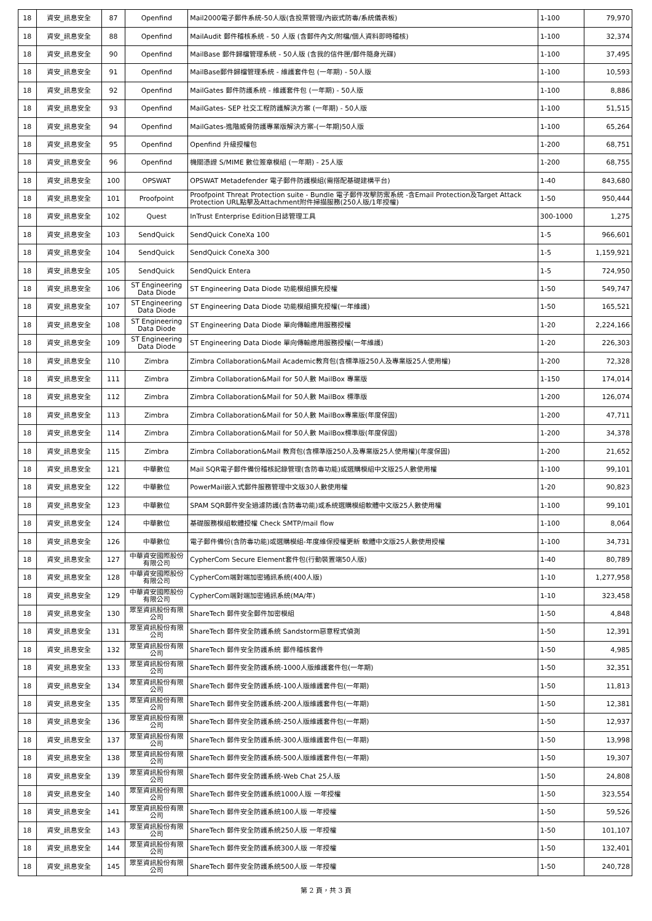| 18 | 資安_訊息安全 | 87 | Openfind | Mail2000電子郵件系統-50人版(含投票管理/內嵌式防毒/系統儀表板) | 1-100 | 79,970 |
| 18 | 資安_訊息安全 | 88 | Openfind | MailAudit 郵件稽核系統 - 50 人版 (含郵件內文/附檔/個人資料即時稽核) | 1-100 | 32,374 |
| 18 | 資安_訊息安全 | 90 | Openfind | MailBase 郵件歸檔管理系統 - 50人版 (含我的信件匣/郵件隨身光碟) | 1-100 | 37,495 |
| 18 | 資安_訊息安全 | 91 | Openfind | MailBase郵件歸檔管理系統 - 維護套件包 (一年期) - 50人版 | 1-100 | 10,593 |
| 18 | 資安_訊息安全 | 92 | Openfind | MailGates 郵件防護系統 - 維護套件包 (一年期) - 50人版 | 1-100 | 8,886 |
| 18 | 資安_訊息安全 | 93 | Openfind | MailGates- SEP 社交工程防護解決方案 (一年期) - 50人版 | 1-100 | 51,515 |
| 18 | 資安_訊息安全 | 94 | Openfind | MailGates-進階威脅防護專業版解決方案-(一年期)50人版 | 1-100 | 65,264 |
| 18 | 資安_訊息安全 | 95 | Openfind | Openfind 升級授權包 | 1-200 | 68,751 |
| 18 | 資安_訊息安全 | 96 | Openfind | 機關憑證 S/MIME 數位簽章模組 (一年期) - 25人版 | 1-200 | 68,755 |
| 18 | 資安_訊息安全 | 100 | OPSWAT | OPSWAT Metadefender 電子郵件防護模組(需搭配基礎建構平台) | 1-40 | 843,680 |
| 18 | 資安_訊息安全 | 101 | Proofpoint | Proofpoint Threat Protection suite - Bundle 電子郵件攻擊防禦系統 -含Email Protection及Target Attack Protection URL點擊及Attachment附件掃描服務(250人版/1年授權) | 1-50 | 950,444 |
| 18 | 資安_訊息安全 | 102 | Quest | InTrust Enterprise Edition日誌管理工具 | 300-1000 | 1,275 |
| 18 | 資安_訊息安全 | 103 | SendQuick | SendQuick ConeXa 100 | 1-5 | 966,601 |
| 18 | 資安_訊息安全 | 104 | SendQuick | SendQuick ConeXa 300 | 1-5 | 1,159,921 |
| 18 | 資安_訊息安全 | 105 | SendQuick | SendQuick Entera | 1-5 | 724,950 |
| 18 | 資安_訊息安全 | 106 | ST Engineering Data Diode | ST Engineering Data Diode 功能模組擴充授權 | 1-50 | 549,747 |
| 18 | 資安_訊息安全 | 107 | ST Engineering Data Diode | ST Engineering Data Diode 功能模組擴充授權(一年維護) | 1-50 | 165,521 |
| 18 | 資安_訊息安全 | 108 | ST Engineering Data Diode | ST Engineering Data Diode 單向傳輸應用服務授權 | 1-20 | 2,224,166 |
| 18 | 資安_訊息安全 | 109 | ST Engineering Data Diode | ST Engineering Data Diode 單向傳輸應用服務授權(一年維護) | 1-20 | 226,303 |
| 18 | 資安_訊息安全 | 110 | Zimbra | Zimbra Collaboration&Mail Academic教育包(含標準版250人及專業版25人使用權) | 1-200 | 72,328 |
| 18 | 資安_訊息安全 | 111 | Zimbra | Zimbra Collaboration&Mail for 50人數 MailBox 專業版 | 1-150 | 174,014 |
| 18 | 資安_訊息安全 | 112 | Zimbra | Zimbra Collaboration&Mail for 50人數 MailBox 標準版 | 1-200 | 126,074 |
| 18 | 資安_訊息安全 | 113 | Zimbra | Zimbra Collaboration&Mail for 50人數 MailBox專業版(年度保固) | 1-200 | 47,711 |
| 18 | 資安_訊息安全 | 114 | Zimbra | Zimbra Collaboration&Mail for 50人數 MailBox標準版(年度保固) | 1-200 | 34,378 |
| 18 | 資安_訊息安全 | 115 | Zimbra | Zimbra Collaboration&Mail 教育包(含標準版250人及專業版25人使用權)(年度保固) | 1-200 | 21,652 |
| 18 | 資安_訊息安全 | 121 | 中華數位 | Mail SQR電子郵件備份稽核記錄管理(含防毒功能)或選購模組中文版25人數使用權 | 1-100 | 99,101 |
| 18 | 資安_訊息安全 | 122 | 中華數位 | PowerMail嵌入式郵件服務管理中文版30人數使用權 | 1-20 | 90,823 |
| 18 | 資安_訊息安全 | 123 | 中華數位 | SPAM SQR郵件安全過濾防護(含防毒功能)或系統選購模組軟體中文版25人數使用權 | 1-100 | 99,101 |
| 18 | 資安_訊息安全 | 124 | 中華數位 | 基礎服務模組軟體授權 Check SMTP/mail flow | 1-100 | 8,064 |
| 18 | 資安_訊息安全 | 126 | 中華數位 | 電子郵件備份(含防毒功能)或選購模組-年度維保授權更新 軟體中文版25人數使用授權 | 1-100 | 34,731 |
| 18 | 資安_訊息安全 | 127 | 中華資安國際股份有限公司 | CypherCom Secure Element套件包(行動裝置端50人版) | 1-40 | 80,789 |
| 18 | 資安_訊息安全 | 128 | 中華資安國際股份有限公司 | CypherCom端對端加密通訊系統(400人版) | 1-10 | 1,277,958 |
| 18 | 資安_訊息安全 | 129 | 中華資安國際股份有限公司 | CypherCom端對端加密通訊系統(MA/年) | 1-10 | 323,458 |
| 18 | 資安_訊息安全 | 130 | 眾至資訊股份有限公司 | ShareTech 郵件安全郵件加密模組 | 1-50 | 4,848 |
| 18 | 資安_訊息安全 | 131 | 眾至資訊股份有限公司 | ShareTech 郵件安全防護系統 Sandstorm惡意程式偵測 | 1-50 | 12,391 |
| 18 | 資安_訊息安全 | 132 | 眾至資訊股份有限公司 | ShareTech 郵件安全防護系統 郵件稽核套件 | 1-50 | 4,985 |
| 18 | 資安_訊息安全 | 133 | 眾至資訊股份有限公司 | ShareTech 郵件安全防護系統-1000人版維護套件包(一年期) | 1-50 | 32,351 |
| 18 | 資安_訊息安全 | 134 | 眾至資訊股份有限公司 | ShareTech 郵件安全防護系統-100人版維護套件包(一年期) | 1-50 | 11,813 |
| 18 | 資安_訊息安全 | 135 | 眾至資訊股份有限公司 | ShareTech 郵件安全防護系統-200人版維護套件包(一年期) | 1-50 | 12,381 |
| 18 | 資安_訊息安全 | 136 | 眾至資訊股份有限公司 | ShareTech 郵件安全防護系統-250人版維護套件包(一年期) | 1-50 | 12,937 |
| 18 | 資安_訊息安全 | 137 | 眾至資訊股份有限公司 | ShareTech 郵件安全防護系統-300人版維護套件包(一年期) | 1-50 | 13,998 |
| 18 | 資安_訊息安全 | 138 | 眾至資訊股份有限公司 | ShareTech 郵件安全防護系統-500人版維護套件包(一年期) | 1-50 | 19,307 |
| 18 | 資安_訊息安全 | 139 | 眾至資訊股份有限公司 | ShareTech 郵件安全防護系統-Web Chat 25人版 | 1-50 | 24,808 |
| 18 | 資安_訊息安全 | 140 | 眾至資訊股份有限公司 | ShareTech 郵件安全防護系統1000人版 一年授權 | 1-50 | 323,554 |
| 18 | 資安_訊息安全 | 141 | 眾至資訊股份有限公司 | ShareTech 郵件安全防護系統100人版 一年授權 | 1-50 | 59,526 |
| 18 | 資安_訊息安全 | 143 | 眾至資訊股份有限公司 | ShareTech 郵件安全防護系統250人版 一年授權 | 1-50 | 101,107 |
| 18 | 資安_訊息安全 | 144 | 眾至資訊股份有限公司 | ShareTech 郵件安全防護系統300人版 一年授權 | 1-50 | 132,401 |
| 18 | 資安_訊息安全 | 145 | 眾至資訊股份有限公司 | ShareTech 郵件安全防護系統500人版 一年授權 | 1-50 | 240,728 |
第 2 頁，共 3 頁